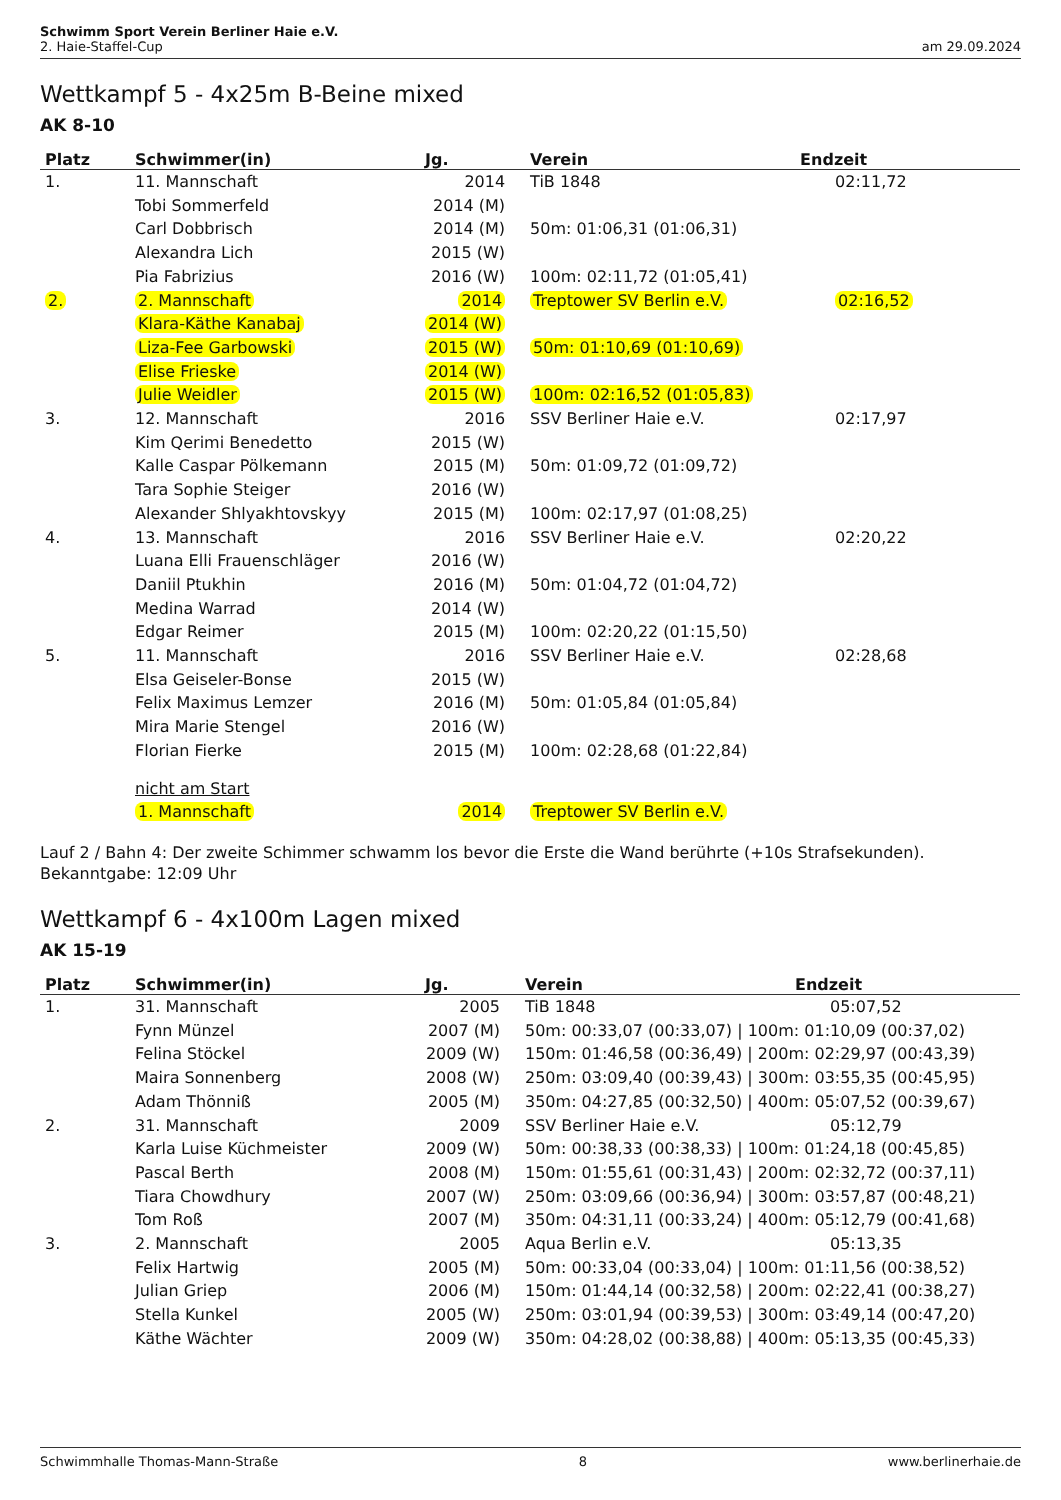Schwimm Sport Verein Berliner Haie e.V.
2. Haie-Staffel-Cup am 29.09.2024
Wettkampf 5 - 4x25m B-Beine mixed
AK 8-10
| Platz | Schwimmer(in) | Jg. | Verein | Endzeit |
| --- | --- | --- | --- | --- |
| 1. | 11. Mannschaft | 2014 | TiB 1848 | 02:11,72 |
| | Tobi Sommerfeld | 2014 (M) | | |
| | Carl Dobbrisch | 2014 (M) | 50m: 01:06,31 (01:06,31) | |
| | Alexandra Lich | 2015 (W) | | |
| | Pia Fabrizius | 2016 (W) | 100m: 02:11,72 (01:05,41) | |
| 2. | 2. Mannschaft | 2014 | Treptower SV Berlin e.V. | 02:16,52 |
| | Klara-Käthe Kanabaj | 2014 (W) | | |
| | Liza-Fee Garbowski | 2015 (W) | 50m: 01:10,69 (01:10,69) | |
| | Elise Frieske | 2014 (W) | | |
| | Julie Weidler | 2015 (W) | 100m: 02:16,52 (01:05,83) | |
| 3. | 12. Mannschaft | 2016 | SSV Berliner Haie e.V. | 02:17,97 |
| | Kim Qerimi Benedetto | 2015 (W) | | |
| | Kalle Caspar Pölkemann | 2015 (M) | 50m: 01:09,72 (01:09,72) | |
| | Tara Sophie Steiger | 2016 (W) | | |
| | Alexander Shlyakhtovskyy | 2015 (M) | 100m: 02:17,97 (01:08,25) | |
| 4. | 13. Mannschaft | 2016 | SSV Berliner Haie e.V. | 02:20,22 |
| | Luana Elli Frauenschläger | 2016 (W) | | |
| | Daniil Ptukhin | 2016 (M) | 50m: 01:04,72 (01:04,72) | |
| | Medina Warrad | 2014 (W) | | |
| | Edgar Reimer | 2015 (M) | 100m: 02:20,22 (01:15,50) | |
| 5. | 11. Mannschaft | 2016 | SSV Berliner Haie e.V. | 02:28,68 |
| | Elsa Geiseler-Bonse | 2015 (W) | | |
| | Felix Maximus Lemzer | 2016 (M) | 50m: 01:05,84 (01:05,84) | |
| | Mira Marie Stengel | 2016 (W) | | |
| | Florian Fierke | 2015 (M) | 100m: 02:28,68 (01:22,84) | |
| | nicht am Start | | | |
| | 1. Mannschaft | 2014 | Treptower SV Berlin e.V. | |
Lauf 2 / Bahn 4: Der zweite Schimmer schwamm los bevor die Erste die Wand berührte (+10s Strafsekunden).
Bekanntgabe: 12:09 Uhr
Wettkampf 6 - 4x100m Lagen mixed
AK 15-19
| Platz | Schwimmer(in) | Jg. | Verein | Endzeit |
| --- | --- | --- | --- | --- |
| 1. | 31. Mannschaft | 2005 | TiB 1848 | 05:07,52 |
| | Fynn Münzel | 2007 (M) | 50m: 00:33,07 (00:33,07) / 100m: 01:10,09 (00:37,02) | |
| | Felina Stöckel | 2009 (W) | 150m: 01:46,58 (00:36,49) / 200m: 02:29,97 (00:43,39) | |
| | Maira Sonnenberg | 2008 (W) | 250m: 03:09,40 (00:39,43) / 300m: 03:55,35 (00:45,95) | |
| | Adam Thönniß | 2005 (M) | 350m: 04:27,85 (00:32,50) / 400m: 05:07,52 (00:39,67) | |
| 2. | 31. Mannschaft | 2009 | SSV Berliner Haie e.V. | 05:12,79 |
| | Karla Luise Küchmeister | 2009 (W) | 50m: 00:38,33 (00:38,33) / 100m: 01:24,18 (00:45,85) | |
| | Pascal Berth | 2008 (M) | 150m: 01:55,61 (00:31,43) / 200m: 02:32,72 (00:37,11) | |
| | Tiara Chowdhury | 2007 (W) | 250m: 03:09,66 (00:36,94) / 300m: 03:57,87 (00:48,21) | |
| | Tom Roß | 2007 (M) | 350m: 04:31,11 (00:33,24) / 400m: 05:12,79 (00:41,68) | |
| 3. | 2. Mannschaft | 2005 | Aqua Berlin e.V. | 05:13,35 |
| | Felix Hartwig | 2005 (M) | 50m: 00:33,04 (00:33,04) / 100m: 01:11,56 (00:38,52) | |
| | Julian Griep | 2006 (M) | 150m: 01:44,14 (00:32,58) / 200m: 02:22,41 (00:38,27) | |
| | Stella Kunkel | 2005 (W) | 250m: 03:01,94 (00:39,53) / 300m: 03:49,14 (00:47,20) | |
| | Käthe Wächter | 2009 (W) | 350m: 04:28,02 (00:38,88) / 400m: 05:13,35 (00:45,33) | |
Schwimmhalle Thomas-Mann-Straße 8 www.berlinerhaie.de